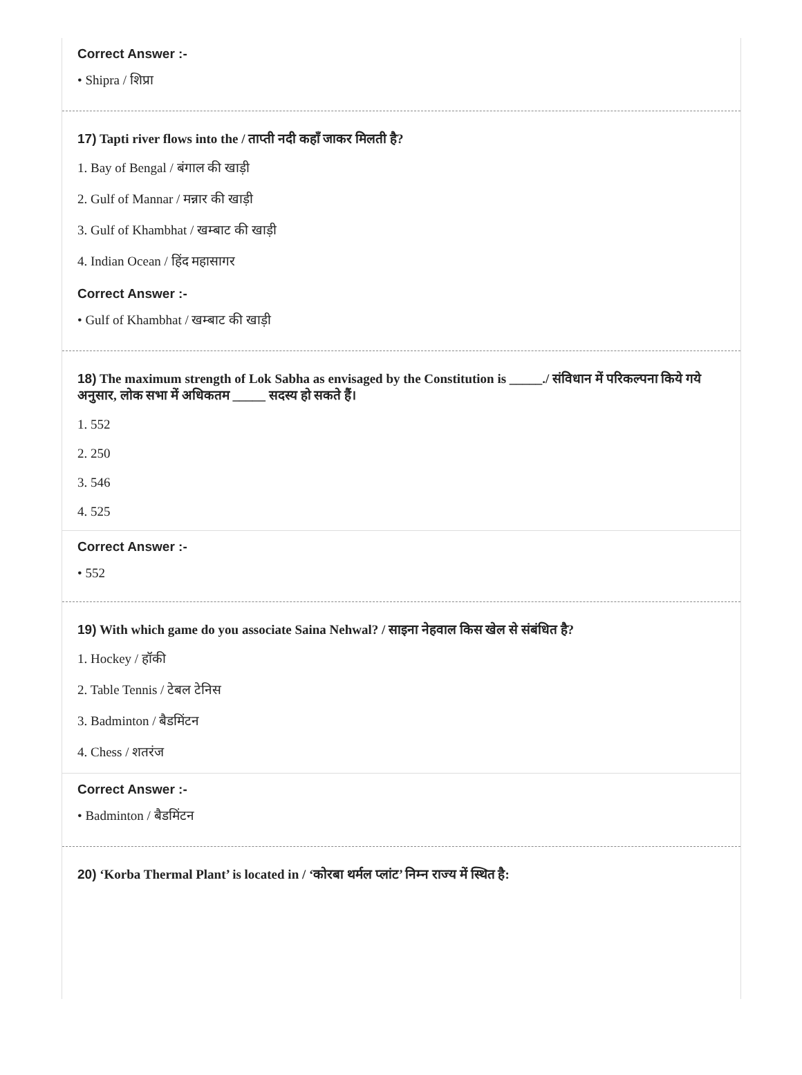Correct Answer :-
• Shipra / शिप्रा
17) Tapti river flows into the / ताप्ती नदी कहाँ जाकर मिलती है?
1. Bay of Bengal / बंगाल की खाड़ी
2. Gulf of Mannar / मन्नार की खाड़ी
3. Gulf of Khambhat / खम्बाट की खाड़ी
4. Indian Ocean / हिंद महासागर
Correct Answer :-
• Gulf of Khambhat / खम्बाट की खाड़ी
18) The maximum strength of Lok Sabha as envisaged by the Constitution is _____./ संविधान में परिकल्पना किये गये अनुसार, लोक सभा में अधिकतम _____ सदस्य हो सकते हैं।
1. 552
2. 250
3. 546
4. 525
Correct Answer :-
• 552
19) With which game do you associate Saina Nehwal? / साइना नेहवाल किस खेल से संबंधित है?
1. Hockey / हॉकी
2. Table Tennis / टेबल टेनिस
3. Badminton / बैडमिंटन
4. Chess / शतरंज
Correct Answer :-
• Badminton / बैडमिंटन
20) ‘Korba Thermal Plant’ is located in / ‘कोरबा थर्मल प्लांट’ निम्न राज्य में स्थित है: